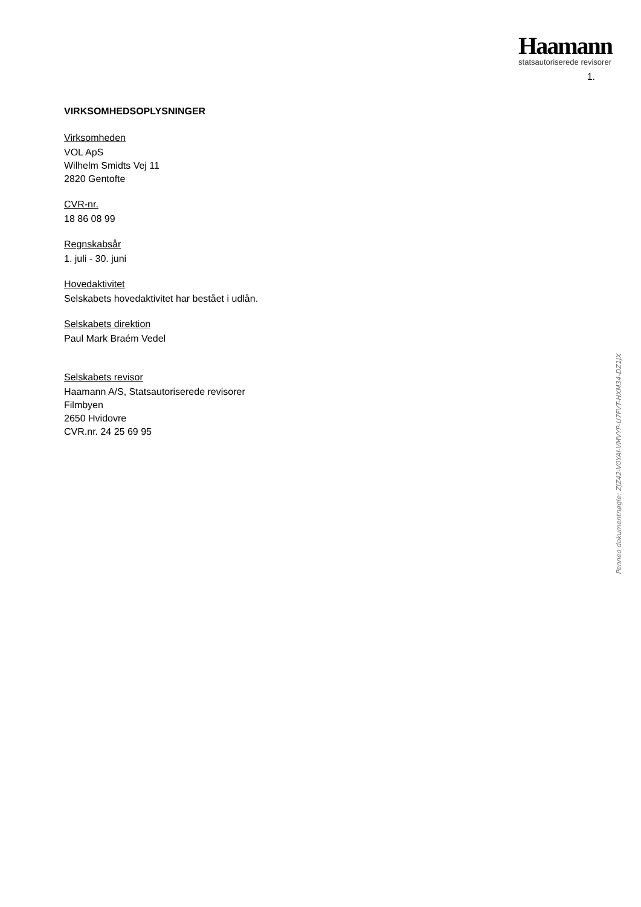Haamann
statsautoriserede revisorer
1.
VIRKSOMHEDSOPLYSNINGER
Virksomheden
VOL ApS
Wilhelm Smidts Vej 11
2820 Gentofte
CVR-nr.
18 86 08 99
Regnskabsår
1. juli - 30. juni
Hovedaktivitet
Selskabets hovedaktivitet har bestået i udlån.
Selskabets direktion
Paul Mark Braém Vedel
Selskabets revisor
Haamann A/S, Statsautoriserede revisorer
Filmbyen
2650 Hvidovre
CVR.nr. 24 25 69 95
Penneo dokumentnøgle: ZJZ42-V0YAI-VMVYP-U7FVT-HXM34-DZ1JX